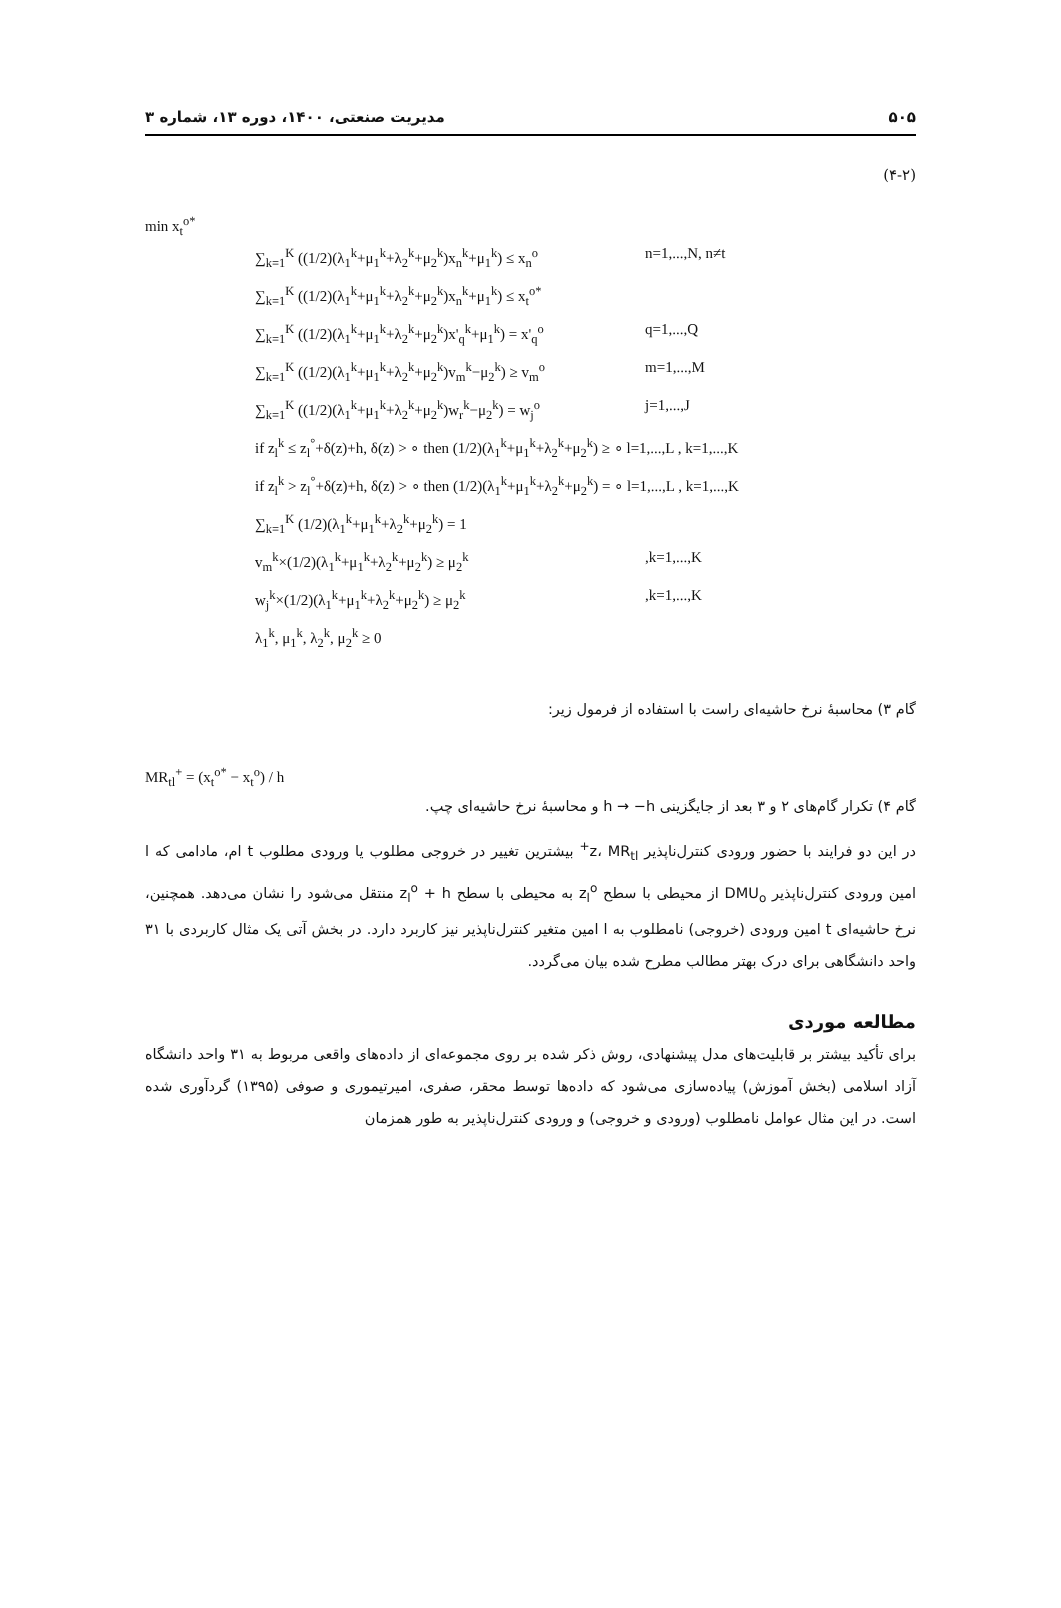۵۰۵ مدیریت صنعتی، ۱۴۰۰، دوره ۱۳، شماره ۳
(۴-۲)
min x<sub>t</sub><sup>o*</sup>
∑<sub>k=1</sub><sup>K</sup> ((1/2)(λ<sub>1</sub><sup>k</sup>+μ<sub>1</sub><sup>k</sup>+λ<sub>2</sub><sup>k</sup>+μ<sub>2</sub><sup>k</sup>)x<sub>n</sub><sup>k</sup>+μ<sub>1</sub><sup>k</sup>) ≤ x<sub>n</sub><sup>o</sup> n=1,...,N, n≠t
∑<sub>k=1</sub><sup>K</sup> ((1/2)(λ<sub>1</sub><sup>k</sup>+μ<sub>1</sub><sup>k</sup>+λ<sub>2</sub><sup>k</sup>+μ<sub>2</sub><sup>k</sup>)x<sub>n</sub><sup>k</sup>+μ<sub>1</sub><sup>k</sup>) ≤ x<sub>t</sub><sup>o*</sup>
∑<sub>k=1</sub><sup>K</sup> ((1/2)(λ<sub>1</sub><sup>k</sup>+μ<sub>1</sub><sup>k</sup>+λ<sub>2</sub><sup>k</sup>+μ<sub>2</sub><sup>k</sup>)x'<sub>q</sub><sup>k</sup>+μ<sub>1</sub><sup>k</sup>) = x'<sub>q</sub><sup>o</sup> q=1,...,Q
∑<sub>k=1</sub><sup>K</sup> ((1/2)(λ<sub>1</sub><sup>k</sup>+μ<sub>1</sub><sup>k</sup>+λ<sub>2</sub><sup>k</sup>+μ<sub>2</sub><sup>k</sup>)v<sub>m</sub><sup>k</sup>−μ<sub>2</sub><sup>k</sup>) ≥ v<sub>m</sub><sup>o</sup> m=1,...,M
∑<sub>k=1</sub><sup>K</sup> ((1/2)(λ<sub>1</sub><sup>k</sup>+μ<sub>1</sub><sup>k</sup>+λ<sub>2</sub><sup>k</sup>+μ<sub>2</sub><sup>k</sup>)w<sub>r</sub><sup>k</sup>−μ<sub>2</sub><sup>k</sup>) = w<sub>j</sub><sup>o</sup> j=1,...,J
if z<sub>l</sub><sup>k</sup> ≤ z<sub>l</sub><sup>°</sup>+δ(z)+h, δ(z) > ∘ then (1/2)(λ<sub>1</sub><sup>k</sup>+μ<sub>1</sub><sup>k</sup>+λ<sub>2</sub><sup>k</sup>+μ<sub>2</sub><sup>k</sup>) ≥ ∘ l=1,...,L , k=1,...,K
if z<sub>l</sub><sup>k</sup> > z<sub>l</sub><sup>°</sup>+δ(z)+h, δ(z) > ∘ then (1/2)(λ<sub>1</sub><sup>k</sup>+μ<sub>1</sub><sup>k</sup>+λ<sub>2</sub><sup>k</sup>+μ<sub>2</sub><sup>k</sup>) = ∘ l=1,...,L , k=1,...,K
∑<sub>k=1</sub><sup>K</sup> (1/2)(λ<sub>1</sub><sup>k</sup>+μ<sub>1</sub><sup>k</sup>+λ<sub>2</sub><sup>k</sup>+μ<sub>2</sub><sup>k</sup>) = 1
v<sub>m</sub><sup>k</sup>×(1/2)(λ<sub>1</sub><sup>k</sup>+μ<sub>1</sub><sup>k</sup>+λ<sub>2</sub><sup>k</sup>+μ<sub>2</sub><sup>k</sup>) ≥ μ<sub>2</sub><sup>k</sup>,k=1,...,K
w<sub>j</sub><sup>k</sup>×(1/2)(λ<sub>1</sub><sup>k</sup>+μ<sub>1</sub><sup>k</sup>+λ<sub>2</sub><sup>k</sup>+μ<sub>2</sub><sup>k</sup>) ≥ μ<sub>2</sub><sup>k</sup>,k=1,...,K
λ<sub>1</sub><sup>k</sup>, μ<sub>1</sub><sup>k</sup>, λ<sub>2</sub><sup>k</sup>, μ<sub>2</sub><sup>k</sup> ≥ 0
گام ۳) محاسبۀ نرخ حاشیه‌ای راست با استفاده از فرمول زیر:
MR<sub>tl</sub><sup>+</sup> = (x<sub>t</sub><sup>o*</sup> − x<sub>t</sub><sup>o</sup>) / h
گام ۴) تکرار گام‌های ۲ و ۳ بعد از جایگزینی h → −h و محاسبۀ نرخ حاشیه‌ای چپ.
در این دو فرایند با حضور ورودی کنترل‌ناپذیر z، MR<sub>tl</sub><sup>+</sup> بیشترین تغییر در خروجی مطلوب یا ورودی مطلوب t ام، مادامی که l امین ورودی کنترل‌ناپذیر DMU<sub>o</sub> از محیطی با سطح z<sub>l</sub><sup>o</sup> به محیطی با سطح z<sub>l</sub><sup>o</sup> + h منتقل می‌شود را نشان می‌دهد. همچنین، نرخ حاشیه‌ای t امین ورودی (خروجی) نامطلوب به l امین متغیر کنترل‌ناپذیر نیز کاربرد دارد. در بخش آتی یک مثال کاربردی با ۳۱ واحد دانشگاهی برای درک بهتر مطالب مطرح شده بیان می‌گردد.
مطالعه موردی
برای تأکید بیشتر بر قابلیت‌های مدل پیشنهادی، روش ذکر شده بر روی مجموعه‌ای از داده‌های واقعی مربوط به ۳۱ واحد دانشگاه آزاد اسلامی (بخش آموزش) پیاده‌سازی می‌شود که داده‌ها توسط محقر، صفری، امیرتیموری و صوفی (۱۳۹۵) گردآوری شده است. در این مثال عوامل نامطلوب (ورودی و خروجی) و ورودی کنترل‌ناپذیر به طور همزمان